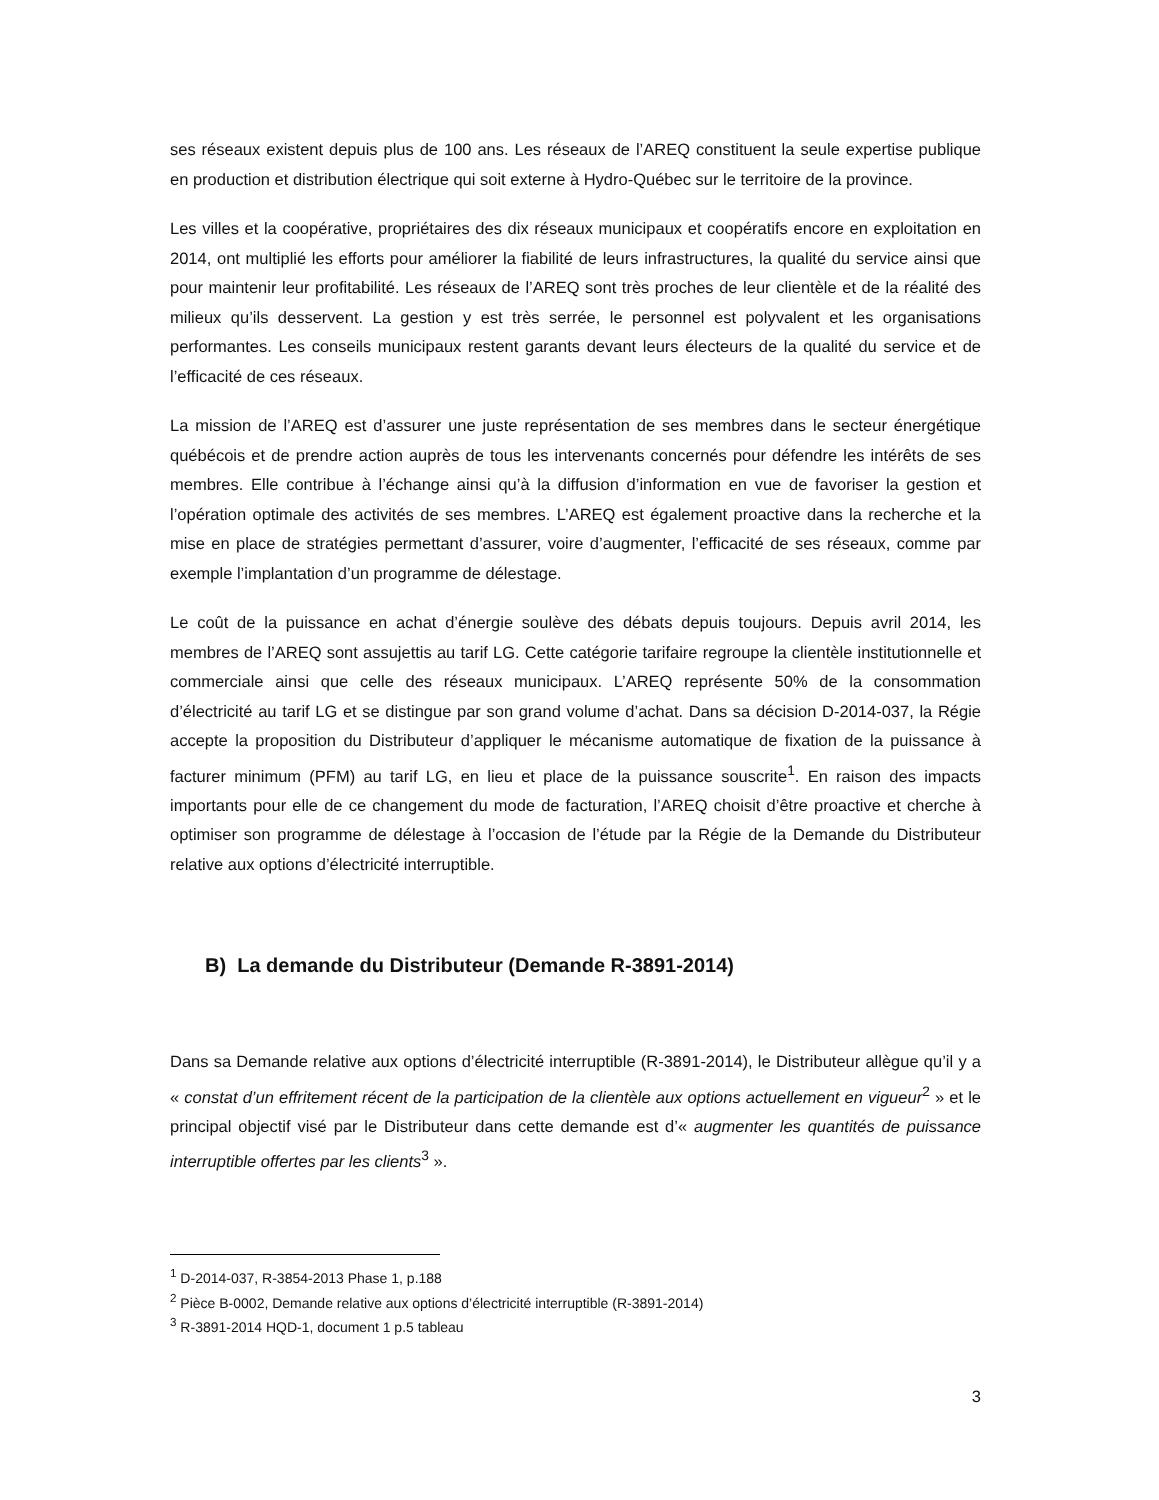ses réseaux existent depuis plus de 100 ans. Les réseaux de l’AREQ constituent la seule expertise publique en production et distribution électrique qui soit externe à Hydro-Québec sur le territoire de la province.
Les villes et la coopérative, propriétaires des dix réseaux municipaux et coopératifs encore en exploitation en 2014, ont multiplié les efforts pour améliorer la fiabilité de leurs infrastructures, la qualité du service ainsi que pour maintenir leur profitabilité. Les réseaux de l’AREQ sont très proches de leur clientèle et de la réalité des milieux qu’ils desservent. La gestion y est très serrée, le personnel est polyvalent et les organisations performantes. Les conseils municipaux restent garants devant leurs électeurs de la qualité du service et de l’efficacité de ces réseaux.
La mission de l’AREQ est d’assurer une juste représentation de ses membres dans le secteur énergétique québécois et de prendre action auprès de tous les intervenants concernés pour défendre les intérêts de ses membres. Elle contribue à l’échange ainsi qu’à la diffusion d’information en vue de favoriser la gestion et l’opération optimale des activités de ses membres. L’AREQ est également proactive dans la recherche et la mise en place de stratégies permettant d’assurer, voire d’augmenter, l’efficacité de ses réseaux, comme par exemple l’implantation d’un programme de délestage.
Le coût de la puissance en achat d’énergie soulève des débats depuis toujours. Depuis avril 2014, les membres de l’AREQ sont assujettis au tarif LG. Cette catégorie tarifaire regroupe la clientèle institutionnelle et commerciale ainsi que celle des réseaux municipaux. L’AREQ représente 50% de la consommation d’électricité au tarif LG et se distingue par son grand volume d’achat. Dans sa décision D-2014-037, la Régie accepte la proposition du Distributeur d’appliquer le mécanisme automatique de fixation de la puissance à facturer minimum (PFM) au tarif LG, en lieu et place de la puissance souscrite<sup>1</sup>. En raison des impacts importants pour elle de ce changement du mode de facturation, l’AREQ choisit d’être proactive et cherche à optimiser son programme de délestage à l’occasion de l’étude par la Régie de la Demande du Distributeur relative aux options d’électricité interruptible.
B) La demande du Distributeur (Demande R-3891-2014)
Dans sa Demande relative aux options d’électricité interruptible (R-3891-2014), le Distributeur allègue qu’il y a « constat d’un effritement récent de la participation de la clientèle aux options actuellement en vigueur<sup>2</sup> » et le principal objectif visé par le Distributeur dans cette demande est d’« augmenter les quantités de puissance interruptible offertes par les clients<sup>3</sup> ».
<sup>1</sup> D-2014-037, R-3854-2013 Phase 1, p.188
<sup>2</sup> Pièce B-0002, Demande relative aux options d’électricité interruptible (R-3891-2014)
<sup>3</sup> R-3891-2014 HQD-1, document 1 p.5 tableau
3